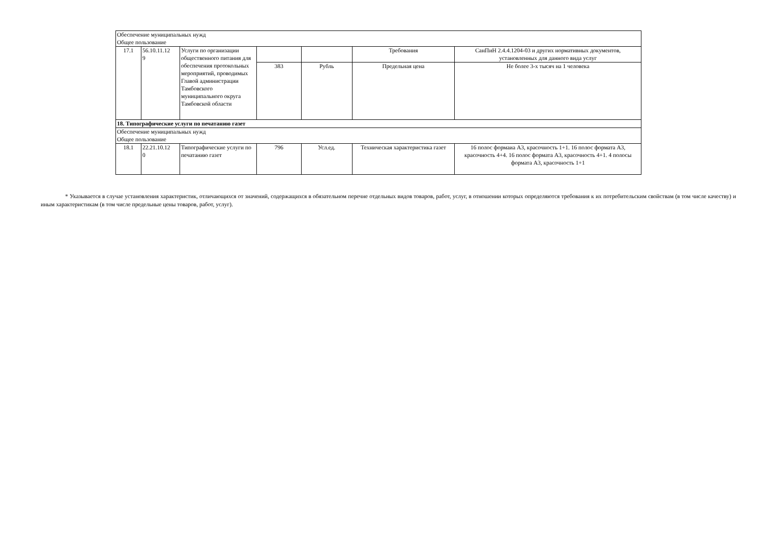| Обеспечение муниципальных нужд Общее пользование | | | | | | |
| 17.1 | 56.10.11.12 9 | Услуги по организации общественного питания для обеспечения протокольных мероприятий, проводимых Главой администрации Тамбовского муниципального округа Тамбовской области | | | Требования | СанПиН 2.4.4.1204-03 и других нормативных документов, установленных для данного вида услуг |
| | | | 383 | Рубль | Предельная цена | Не более 3-х тысяч на 1 человека |
| 18. Типографические услуги по печатанию газет | | | | | | |
| Обеспечение муниципальных нужд Общее пользование | | | | | | |
| 18.1 | 22.21.10.12 0 | Типографические услуги по печатанию газет | 796 | Усл.ед. | Техническая характеристика газет | 16 полос формаиа А3, красочность 1+1. 16 полос формата А3, красочность 4+4. 16 полос формата А3, красочность 4+1. 4 полосы формата А3, красочность 1+1 |
* Указывается в случае установления характеристик, отличающихся от значений, содержащихся в обязательном перечне отдельных видов товаров, работ, услуг, в отношении которых определяются требования к их потребительским свойствам (в том числе качеству) и иным характеристикам (в том числе предельные цены товаров, работ, услуг).